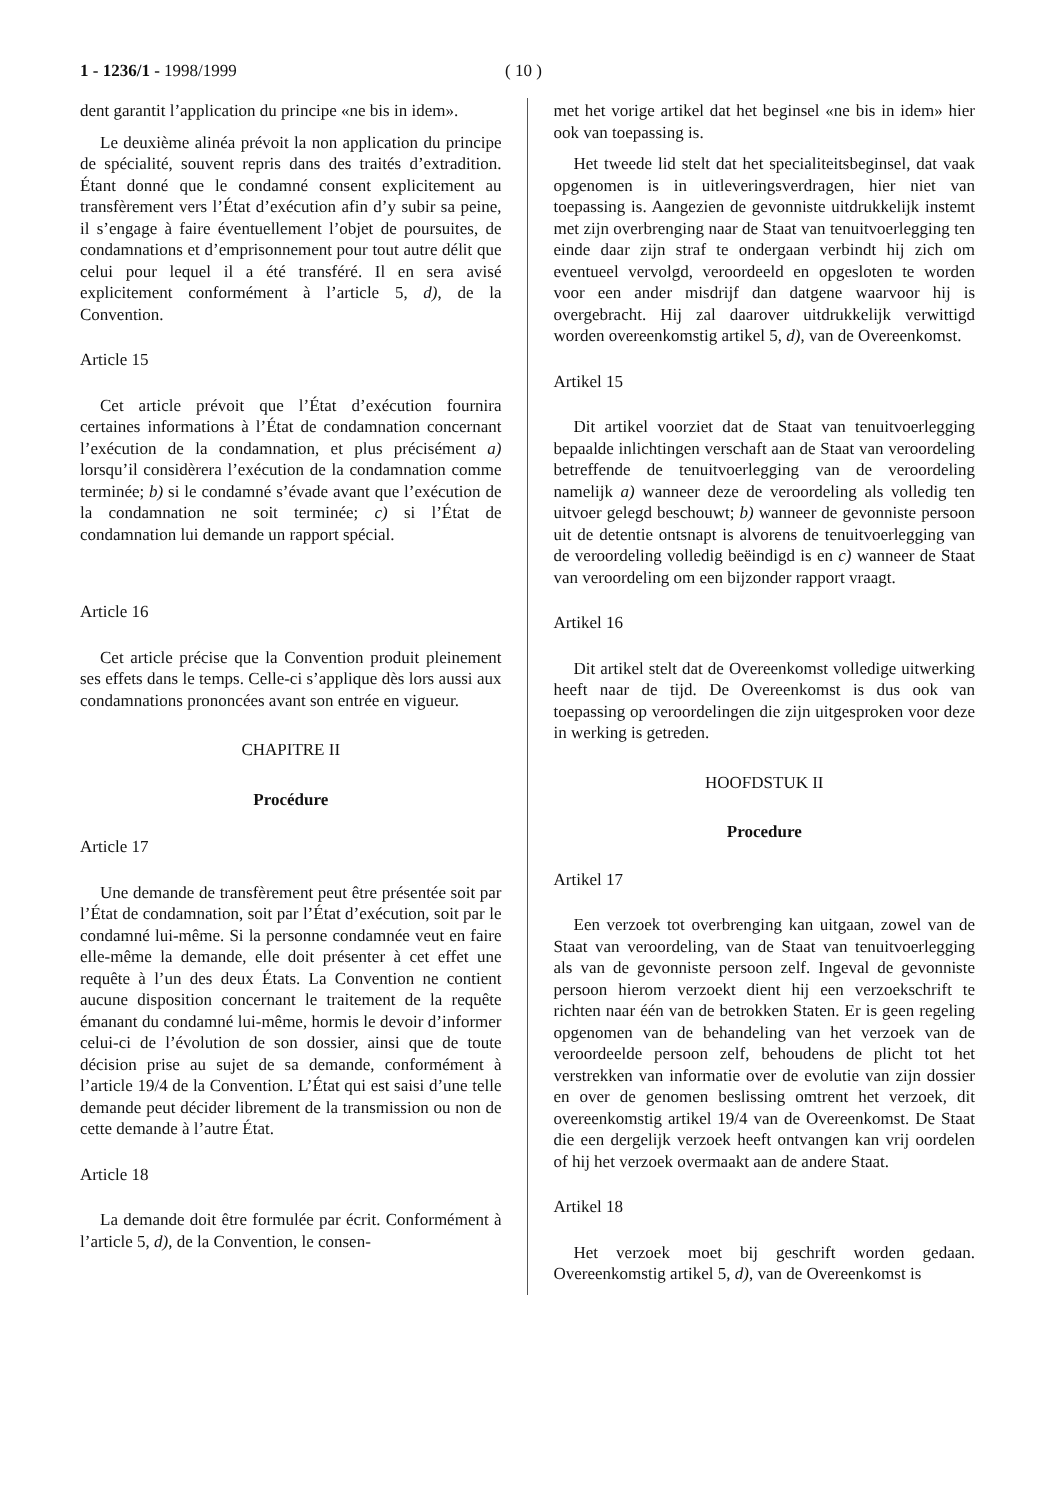1 - 1236/1 - 1998/1999 ( 10 )
dent garantit l’application du principe «ne bis in idem».
Le deuxième alinéa prévoit la non application du principe de spécialité, souvent repris dans des traités d’extradition. Étant donné que le condamné consent explicitement au transfèrement vers l’État d’exécution afin d’y subir sa peine, il s’engage à faire éventuellement l’objet de poursuites, de condamnations et d’emprisonnement pour tout autre délit que celui pour lequel il a été transféré. Il en sera avisé explicitement conformément à l’article 5, d), de la Convention.
Article 15
Cet article prévoit que l’État d’exécution fournira certaines informations à l’État de condamnation concernant l’exécution de la condamnation, et plus précisément a) lorsqu’il considèrera l’exécution de la condamnation comme terminée; b) si le condamné s’évade avant que l’exécution de la condamnation ne soit terminée; c) si l’État de condamnation lui demande un rapport spécial.
Article 16
Cet article précise que la Convention produit pleinement ses effets dans le temps. Celle-ci s’applique dès lors aussi aux condamnations prononcées avant son entrée en vigueur.
CHAPITRE II
Procédure
Article 17
Une demande de transfèrement peut être présentée soit par l’État de condamnation, soit par l’État d’exécution, soit par le condamné lui-même. Si la personne condamnée veut en faire elle-même la demande, elle doit présenter à cet effet une requête à l’un des deux États. La Convention ne contient aucune disposition concernant le traitement de la requête émanant du condamné lui-même, hormis le devoir d’informer celui-ci de l’évolution de son dossier, ainsi que de toute décision prise au sujet de sa demande, conformément à l’article 19/4 de la Convention. L’État qui est saisi d’une telle demande peut décider librement de la transmission ou non de cette demande à l’autre État.
Article 18
La demande doit être formulée par écrit. Conformément à l’article 5, d), de la Convention, le consen-
met het vorige artikel dat het beginsel «ne bis in idem» hier ook van toepassing is.
Het tweede lid stelt dat het specialiteitsbeginsel, dat vaak opgenomen is in uitleveringsverdragen, hier niet van toepassing is. Aangezien de gevonniste uitdrukkelijk instemt met zijn overbrenging naar de Staat van tenuitvoerlegging ten einde daar zijn straf te ondergaan verbindt hij zich om eventueel vervolgd, veroordeeld en opgesloten te worden voor een ander misdrijf dan datgene waarvoor hij is overgebracht. Hij zal daarover uitdrukkelijk verwittigd worden overeenkomstig artikel 5, d), van de Overeenkomst.
Artikel 15
Dit artikel voorziet dat de Staat van tenuitvoerlegging bepaalde inlichtingen verschaft aan de Staat van veroordeling betreffende de tenuitvoerlegging van de veroordeling namelijk a) wanneer deze de veroordeling als volledig ten uitvoer gelegd beschouwt; b) wanneer de gevonniste persoon uit de detentie ontsnapt is alvorens de tenuitvoerlegging van de veroordeling volledig beëindigd is en c) wanneer de Staat van veroordeling om een bijzonder rapport vraagt.
Artikel 16
Dit artikel stelt dat de Overeenkomst volledige uitwerking heeft naar de tijd. De Overeenkomst is dus ook van toepassing op veroordelingen die zijn uitgesproken voor deze in werking is getreden.
HOOFDSTUK II
Procedure
Artikel 17
Een verzoek tot overbrenging kan uitgaan, zowel van de Staat van veroordeling, van de Staat van tenuitvoerlegging als van de gevonniste persoon zelf. Ingeval de gevonniste persoon hierom verzoekt dient hij een verzoekschrift te richten naar één van de betrokken Staten. Er is geen regeling opgenomen van de behandeling van het verzoek van de veroordeelde persoon zelf, behoudens de plicht tot het verstrekken van informatie over de evolutie van zijn dossier en over de genomen beslissing omtrent het verzoek, dit overeenkomstig artikel 19/4 van de Overeenkomst. De Staat die een dergelijk verzoek heeft ontvangen kan vrij oordelen of hij het verzoek overmaakt aan de andere Staat.
Artikel 18
Het verzoek moet bij geschrift worden gedaan. Overeenkomstig artikel 5, d), van de Overeenkomst is